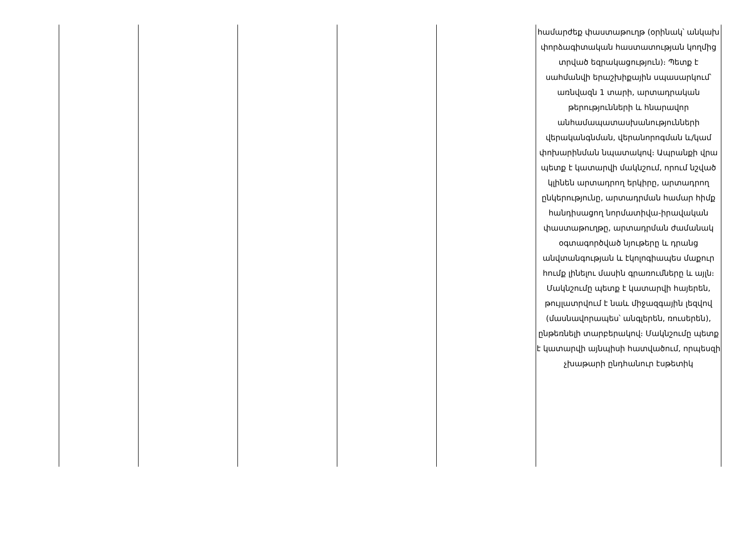| | | | | | համարժեք փաստաթուղթ (օրինակ՝ անկախ փորձագիտական հաստատության կողմից տրված եզրակացություն)։ Պետք է սահմանվի երաշխիքային սպասարկում՝ առնվազն 1 տարի, արտադրական թերությունների և հնարավոր անհամապատասխանությունների վերականգնման, վերանորոգման և/կամ փոխարինման նպատակով։ Ապրանքի վրա պետք է կատարվի մակնշում, որում նշված կլինեն արտադրող երկիրը, արտադրող ընկերությունը, արտադրման համար հիմք հանդիսացող նորմատիվա-իրավական փաստաթուղթը, արտադրման ժամանակ օգտագործված նյութերը և դրանց անվտանգության և էկոլոգիապես մաքուր հումք լինելու մասին գրառումները և այլն։ Մակնշումը պետք է կատարվի հայերեն, թույլատրվում է նաև միջազգային լեզվով (մասնավորապես՝ անգլերեն, ռուսերեն), ընթեռնելի տարբերակով։ Մակնշումը պետք է կատարվի այնպիսի հատվածում, որպեսզի չխաթարի ընդհանուր էսթետիկ |